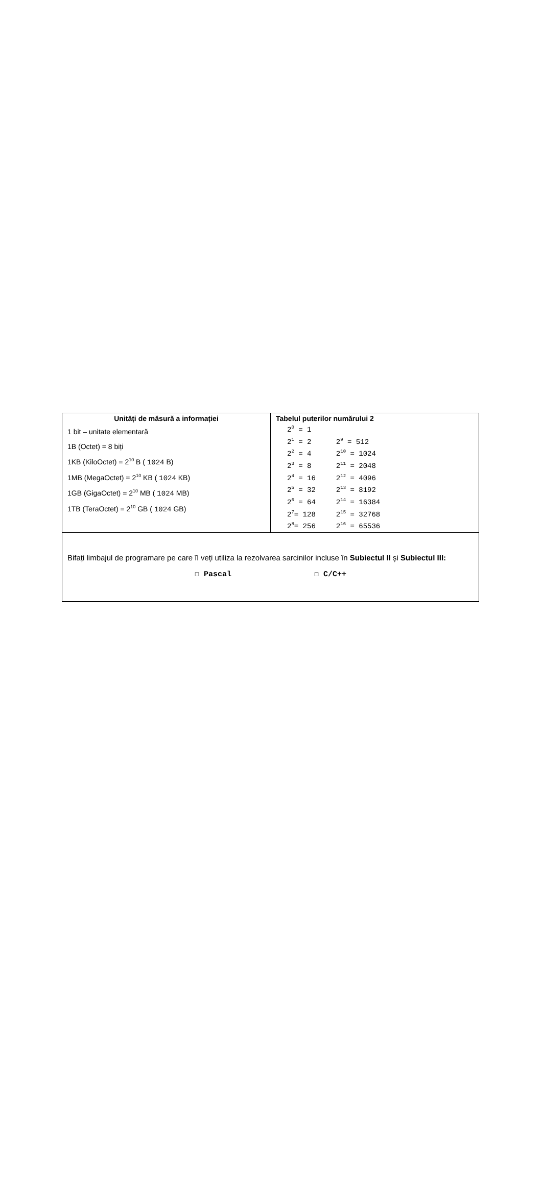| Unități de măsură a informației 1 bit – unitate elementară 1B (Octet) = 8 biți 1KB (KiloOctet) = 2<sup>10</sup> B ( 1024 B) 1MB (MegaOctet) = 2<sup>10</sup> KB ( 1024 KB) 1GB (GigaOctet) = 2<sup>10</sup> MB ( 1024 MB) 1TB (TeraOctet) = 2<sup>10</sup> GB ( 1024 GB) | Tabelul puterilor numărului 2 / 2<sup>0</sup> = 1 / / / 2<sup>1</sup> = 2 / 2<sup>9</sup> = 512 / / 2<sup>2</sup> = 4 / 2<sup>10</sup> = 1024 / / 2<sup>3</sup> = 8 / 2<sup>11</sup> = 2048 / / 2<sup>4</sup> = 16 / 2<sup>12</sup> = 4096 / / 2<sup>5</sup> = 32 / 2<sup>13</sup> = 8192 / / 2<sup>6</sup> = 64 / 2<sup>14</sup> = 16384 / / 2<sup>7</sup>= 128 / 2<sup>15</sup> = 32768 / / 2<sup>8</sup>= 256 / 2<sup>16</sup> = 65536 / |
| Bifați limbajul de programare pe care îl veți utiliza la rezolvarea sarcinilor incluse în Subiectul II și Subiectul III: ☐ Pascal ☐ C/C++ | |